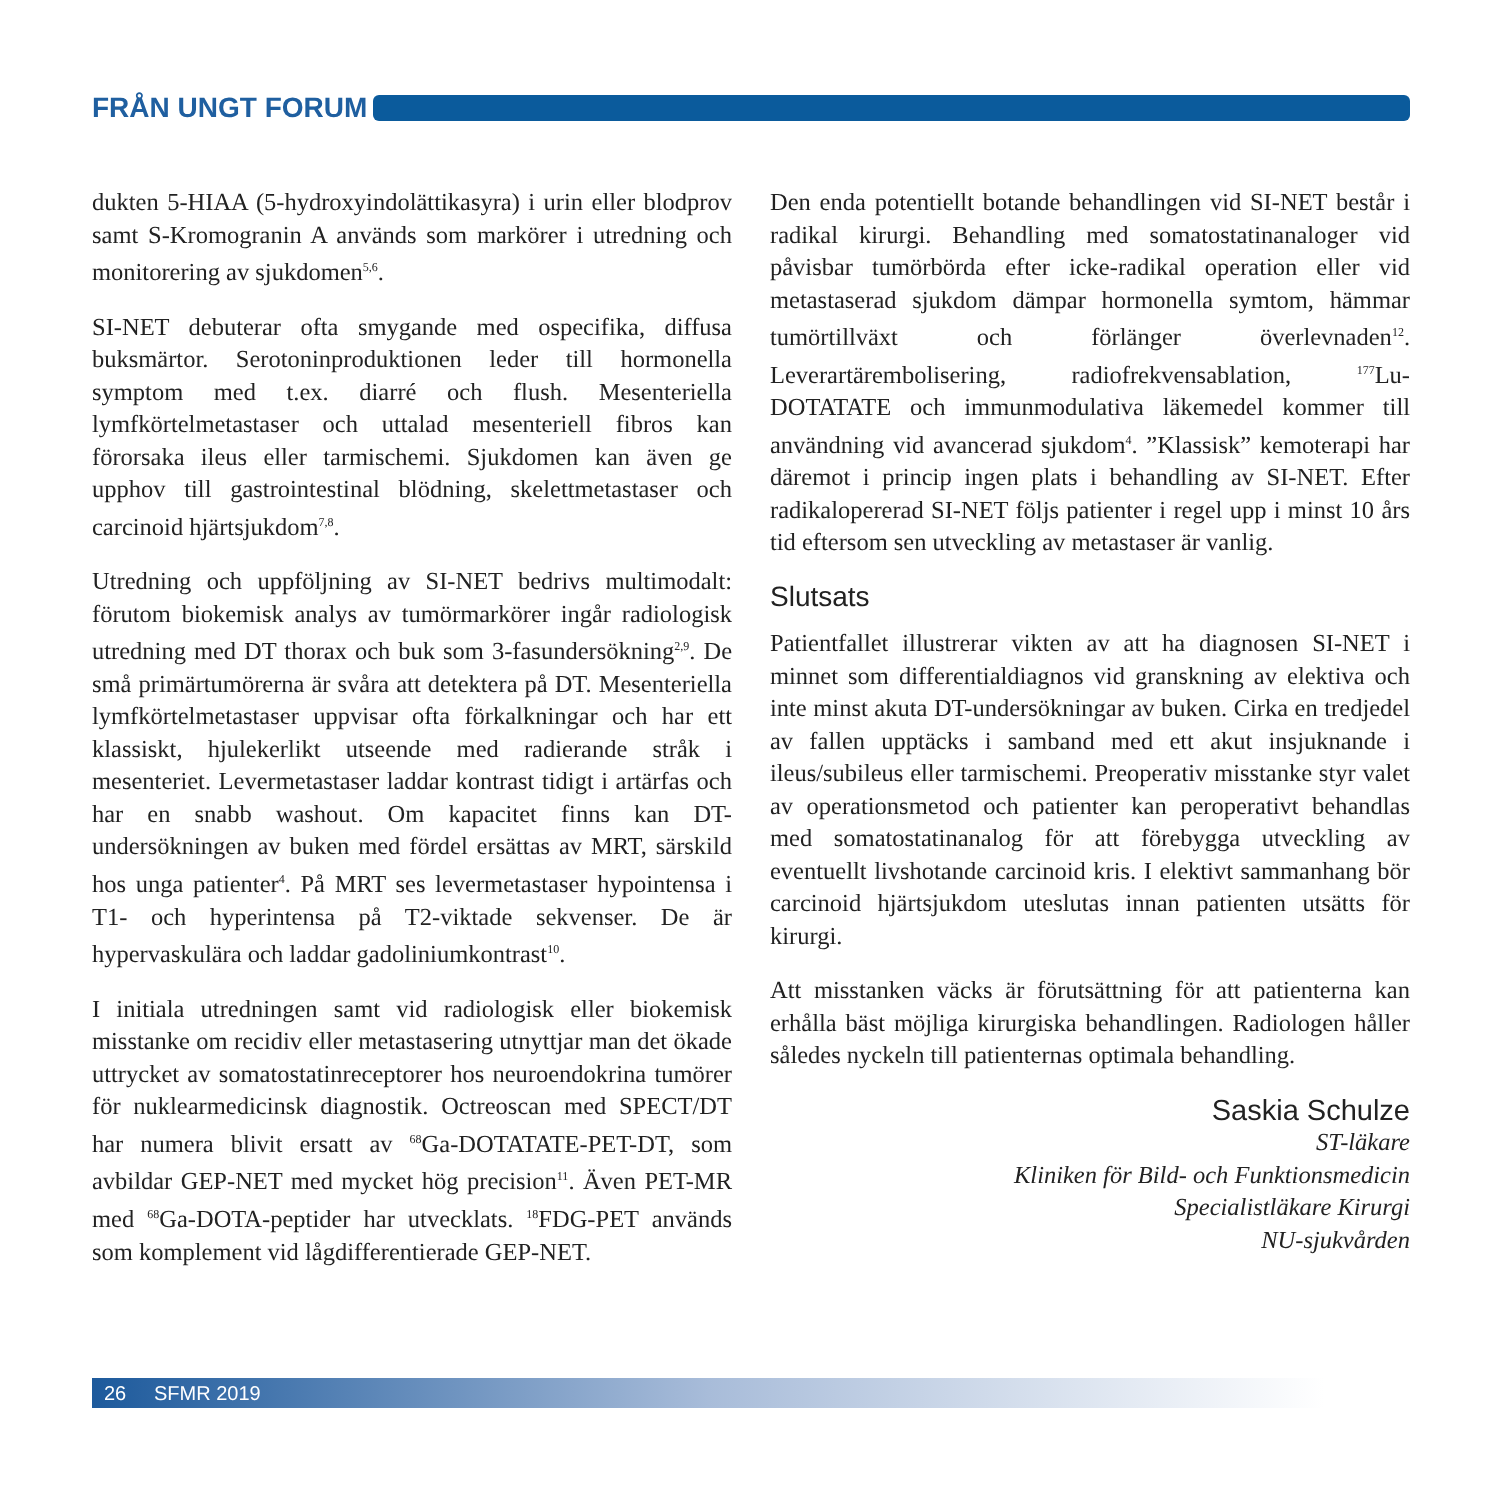FRÅN UNGT FORUM
dukten 5-HIAA (5-hydroxyindolättikasyra) i urin eller blodprov samt S-Kromogranin A används som markörer i utredning och monitorering av sjukdomen<sup>5,6</sup>.
SI-NET debuterar ofta smygande med ospecifika, diffusa buksmärtor. Serotoninproduktionen leder till hormonella symptom med t.ex. diarré och flush. Mesenteriella lymfkörtelmetastaser och uttalad mesenteriell fibros kan förorsaka ileus eller tarmischemi. Sjukdomen kan även ge upphov till gastrointestinal blödning, skelettmetastaser och carcinoid hjärtsjukdom<sup>7,8</sup>.
Utredning och uppföljning av SI-NET bedrivs multimodalt: förutom biokemisk analys av tumörmarkörer ingår radiologisk utredning med DT thorax och buk som 3-fasundersökning<sup>2,9</sup>. De små primärtumörerna är svåra att detektera på DT. Mesenteriella lymfkörtelmetastaser uppvisar ofta förkalkningar och har ett klassiskt, hjulekerlikt utseende med radierande stråk i mesenteriet. Levermetastaser laddar kontrast tidigt i artärfas och har en snabb washout. Om kapacitet finns kan DT-undersökningen av buken med fördel ersättas av MRT, särskild hos unga patienter<sup>4</sup>. På MRT ses levermetastaser hypointensa i T1- och hyperintensa på T2-viktade sekvenser. De är hypervaskulära och laddar gadoliniumkontrast<sup>10</sup>.
I initiala utredningen samt vid radiologisk eller biokemisk misstanke om recidiv eller metastasering utnyttjar man det ökade uttrycket av somatostatinreceptorer hos neuroendokrina tumörer för nuklearmedicinsk diagnostik. Octreoscan med SPECT/DT har numera blivit ersatt av <sup>68</sup>Ga-DOTATATE-PET-DT, som avbildar GEP-NET med mycket hög precision<sup>11</sup>. Även PET-MR med <sup>68</sup>Ga-DOTA-peptider har utvecklats. <sup>18</sup>FDG-PET används som komplement vid lågdifferentierade GEP-NET.
Den enda potentiellt botande behandlingen vid SI-NET består i radikal kirurgi. Behandling med somatostatinanaloger vid påvisbar tumörbörda efter icke-radikal operation eller vid metastaserad sjukdom dämpar hormonella symtom, hämmar tumörtillväxt och förlänger överlevnaden<sup>12</sup>. Leverartärembolisering, radiofrekvensablation, <sup>177</sup>Lu-DOTATATE och immunmodulativa läkemedel kommer till användning vid avancerad sjukdom<sup>4</sup>. ”Klassisk” kemoterapi har däremot i princip ingen plats i behandling av SI-NET. Efter radikalopererad SI-NET följs patienter i regel upp i minst 10 års tid eftersom sen utveckling av metastaser är vanlig.
Slutsats
Patientfallet illustrerar vikten av att ha diagnosen SI-NET i minnet som differentialdiagnos vid granskning av elektiva och inte minst akuta DT-undersökningar av buken. Cirka en tredjedel av fallen upptäcks i samband med ett akut insjuknande i ileus/subileus eller tarmischemi. Preoperativ misstanke styr valet av operationsmetod och patienter kan peroperativt behandlas med somatostatinanalog för att förebygga utveckling av eventuellt livshotande carcinoid kris. I elektivt sammanhang bör carcinoid hjärtsjukdom uteslutas innan patienten utsätts för kirurgi.
Att misstanken väcks är förutsättning för att patienterna kan erhålla bäst möjliga kirurgiska behandlingen. Radiologen håller således nyckeln till patienternas optimala behandling.
Saskia Schulze
ST-läkare
Kliniken för Bild- och Funktionsmedicin
Specialistläkare Kirurgi
NU-sjukvården
26 SFMR 2019